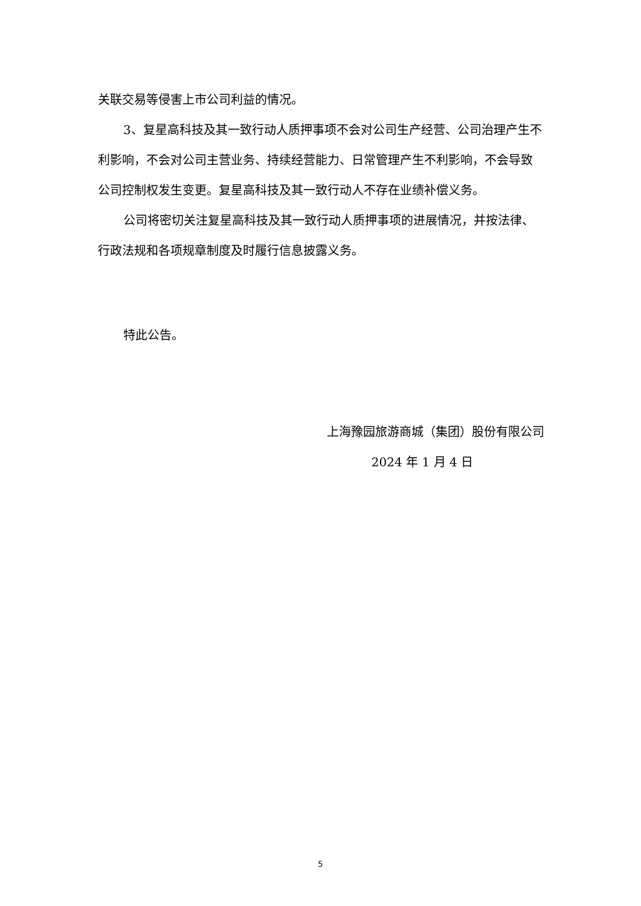关联交易等侵害上市公司利益的情况。
3、复星高科技及其一致行动人质押事项不会对公司生产经营、公司治理产生不利影响，不会对公司主营业务、持续经营能力、日常管理产生不利影响，不会导致公司控制权发生变更。复星高科技及其一致行动人不存在业绩补偿义务。
公司将密切关注复星高科技及其一致行动人质押事项的进展情况，并按法律、行政法规和各项规章制度及时履行信息披露义务。
特此公告。
上海豫园旅游商城（集团）股份有限公司
2024 年 1 月 4 日
5